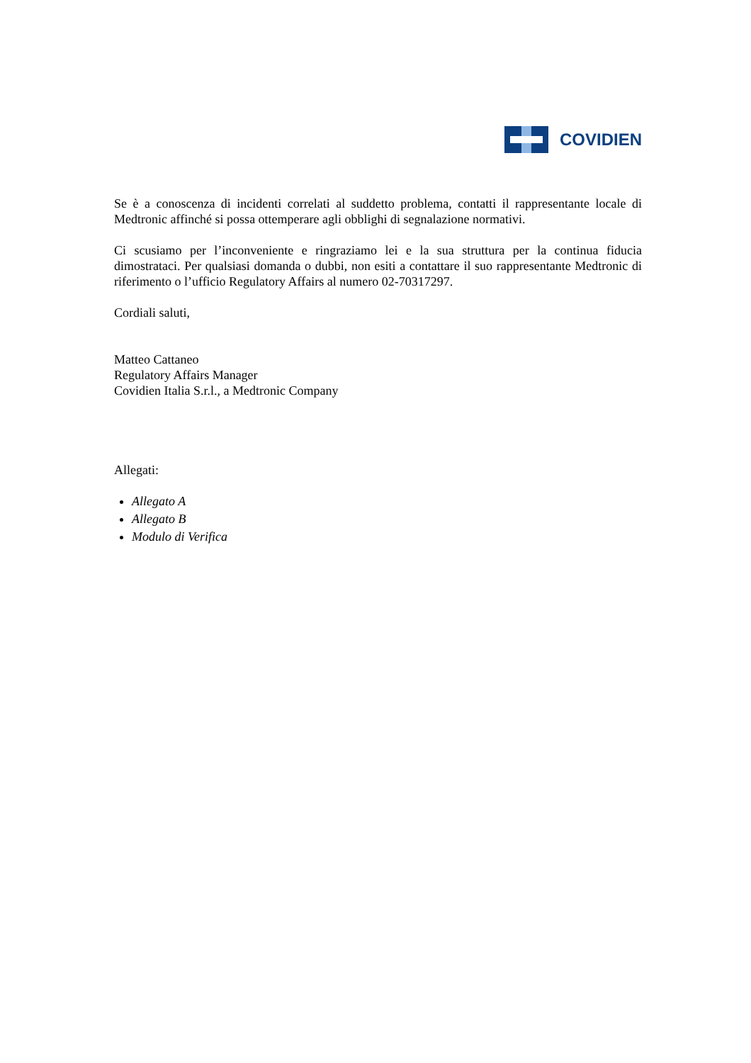COVIDIEN
Se è a conoscenza di incidenti correlati al suddetto problema, contatti il rappresentante locale di Medtronic affinché si possa ottemperare agli obblighi di segnalazione normativi.
Ci scusiamo per l’inconveniente e ringraziamo lei e la sua struttura per la continua fiducia dimostrataci. Per qualsiasi domanda o dubbi, non esiti a contattare il suo rappresentante Medtronic di riferimento o l’ufficio Regulatory Affairs al numero 02-70317297.
Cordiali saluti,
Matteo Cattaneo
Regulatory Affairs Manager
Covidien Italia S.r.l., a Medtronic Company
Allegati:
Allegato A
Allegato B
Modulo di Verifica